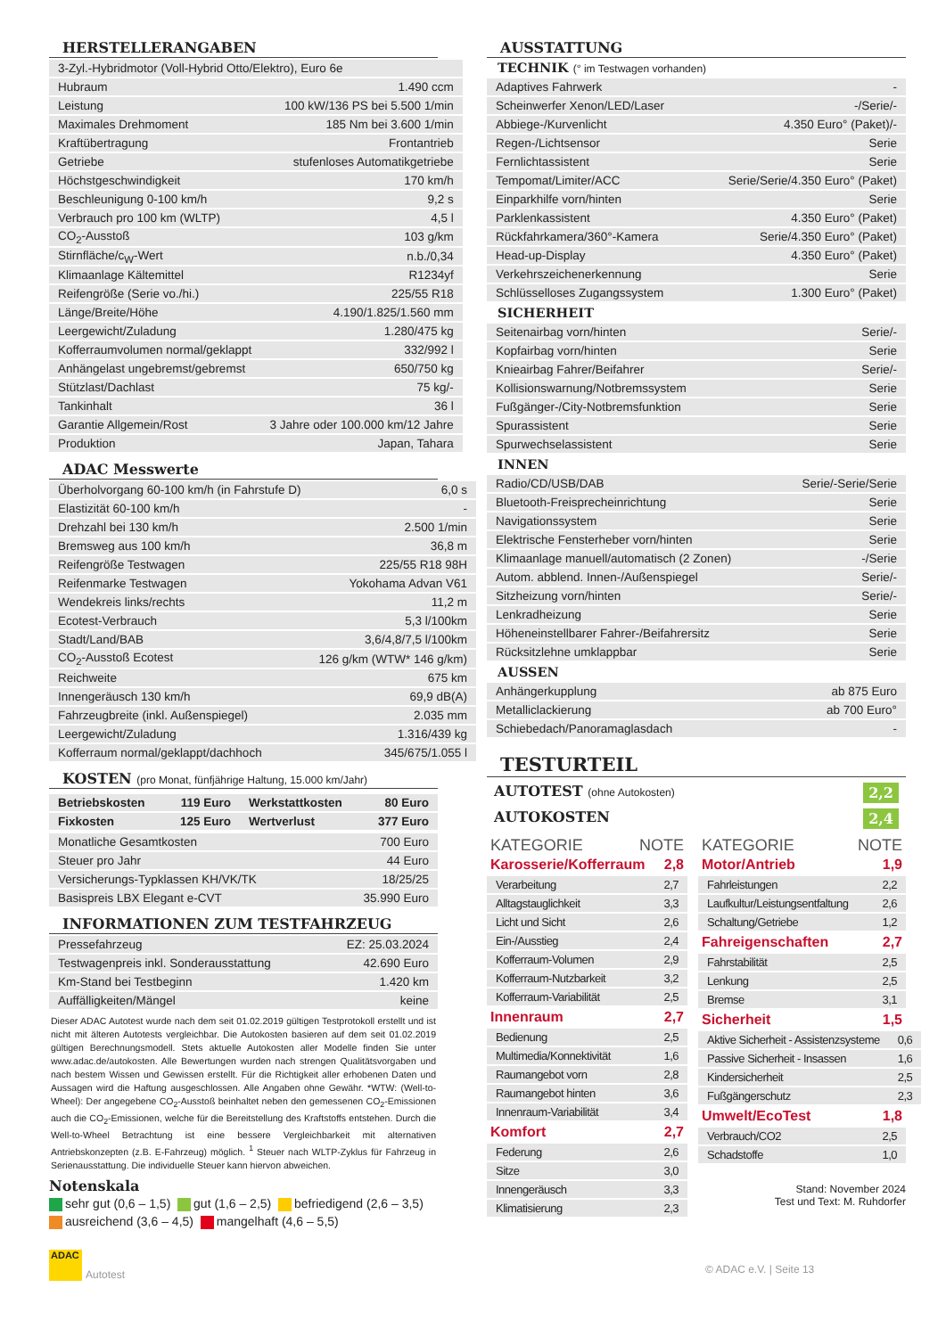HERSTELLERANGABEN
| 3-Zyl.-Hybridmotor (Voll-Hybrid Otto/Elektro), Euro 6e | |
| Hubraum | 1.490 ccm |
| Leistung | 100 kW/136 PS bei 5.500 1/min |
| Maximales Drehmoment | 185 Nm bei 3.600 1/min |
| Kraftübertragung | Frontantrieb |
| Getriebe | stufenloses Automatikgetriebe |
| Höchstgeschwindigkeit | 170 km/h |
| Beschleunigung 0-100 km/h | 9,2 s |
| Verbrauch pro 100 km (WLTP) | 4,5 l |
| CO<sub>2</sub>-Ausstoß | 103 g/km |
| Stirnfläche/c<sub>W</sub>-Wert | n.b./0,34 |
| Klimaanlage Kältemittel | R1234yf |
| Reifengröße (Serie vo./hi.) | 225/55 R18 |
| Länge/Breite/Höhe | 4.190/1.825/1.560 mm |
| Leergewicht/Zuladung | 1.280/475 kg |
| Kofferraumvolumen normal/geklappt | 332/992 l |
| Anhängelast ungebremst/gebremst | 650/750 kg |
| Stützlast/Dachlast | 75 kg/- |
| Tankinhalt | 36 l |
| Garantie Allgemein/Rost | 3 Jahre oder 100.000 km/12 Jahre |
| Produktion | Japan, Tahara |
ADAC Messwerte
| Überholvorgang 60-100 km/h (in Fahrstufe D) | 6,0 s |
| Elastizität 60-100 km/h | - |
| Drehzahl bei 130 km/h | 2.500 1/min |
| Bremsweg aus 100 km/h | 36,8 m |
| Reifengröße Testwagen | 225/55 R18 98H |
| Reifenmarke Testwagen | Yokohama Advan V61 |
| Wendekreis links/rechts | 11,2 m |
| Ecotest-Verbrauch | 5,3 l/100km |
| Stadt/Land/BAB | 3,6/4,8/7,5 l/100km |
| CO<sub>2</sub>-Ausstoß Ecotest | 126 g/km (WTW* 146 g/km) |
| Reichweite | 675 km |
| Innengeräusch 130 km/h | 69,9 dB(A) |
| Fahrzeugbreite (inkl. Außenspiegel) | 2.035 mm |
| Leergewicht/Zuladung | 1.316/439 kg |
| Kofferraum normal/geklappt/dachhoch | 345/675/1.055 l |
KOSTEN (pro Monat, fünfjährige Haltung, 15.000 km/Jahr)
| Betriebskosten | 119 Euro | Werkstattkosten | 80 Euro |
| Fixkosten | 125 Euro | Wertverlust | 377 Euro |
| Monatliche Gesamtkosten | 700 Euro |
| Steuer pro Jahr | 44 Euro |
| Versicherungs-Typklassen KH/VK/TK | 18/25/25 |
| Basispreis LBX Elegant e-CVT | 35.990 Euro |
INFORMATIONEN ZUM TESTFAHRZEUG
| Pressefahrzeug | EZ: 25.03.2024 |
| Testwagenpreis inkl. Sonderausstattung | 42.690 Euro |
| Km-Stand bei Testbeginn | 1.420 km |
| Auffälligkeiten/Mängel | keine |
Dieser ADAC Autotest wurde nach dem seit 01.02.2019 gültigen Testprotokoll erstellt und ist nicht mit älteren Autotests vergleichbar. Die Autokosten basieren auf dem seit 01.02.2019 gültigen Berechnungsmodell. Stets aktuelle Autokosten aller Modelle finden Sie unter www.adac.de/autokosten. Alle Bewertungen wurden nach strengen Qualitätsvorgaben und nach bestem Wissen und Gewissen erstellt. Für die Richtigkeit aller erhobenen Daten und Aussagen wird die Haftung ausgeschlossen. Alle Angaben ohne Gewähr. *WTW: (Well-to-Wheel): Der angegebene CO<sub>2</sub>-Ausstoß beinhaltet neben den gemessenen CO<sub>2</sub>-Emissionen auch die CO<sub>2</sub>-Emissionen, welche für die Bereitstellung des Kraftstoffs entstehen. Durch die Well-to-Wheel Betrachtung ist eine bessere Vergleichbarkeit mit alternativen Antriebskonzepten (z.B. E-Fahrzeug) möglich. <sup>1</sup> Steuer nach WLTP-Zyklus für Fahrzeug in Serienausstattung. Die individuelle Steuer kann hiervon abweichen.
Notenskala
sehr gut (0,6 – 1,5) gut (1,6 – 2,5) befriedigend (2,6 – 3,5)
ausreichend (3,6 – 4,5) mangelhaft (4,6 – 5,5)
ADAC
Autotest
AUSSTATTUNG
TECHNIK (° im Testwagen vorhanden)
| Adaptives Fahrwerk | - |
| Scheinwerfer Xenon/LED/Laser | -/Serie/- |
| Abbiege-/Kurvenlicht | 4.350 Euro° (Paket)/- |
| Regen-/Lichtsensor | Serie |
| Fernlichtassistent | Serie |
| Tempomat/Limiter/ACC | Serie/Serie/4.350 Euro° (Paket) |
| Einparkhilfe vorn/hinten | Serie |
| Parklenkassistent | 4.350 Euro° (Paket) |
| Rückfahrkamera/360°-Kamera | Serie/4.350 Euro° (Paket) |
| Head-up-Display | 4.350 Euro° (Paket) |
| Verkehrszeichenerkennung | Serie |
| Schlüsselloses Zugangssystem | 1.300 Euro° (Paket) |
SICHERHEIT
| Seitenairbag vorn/hinten | Serie/- |
| Kopfairbag vorn/hinten | Serie |
| Knieairbag Fahrer/Beifahrer | Serie/- |
| Kollisionswarnung/Notbremssystem | Serie |
| Fußgänger-/City-Notbremsfunktion | Serie |
| Spurassistent | Serie |
| Spurwechselassistent | Serie |
INNEN
| Radio/CD/USB/DAB | Serie/-Serie/Serie |
| Bluetooth-Freisprecheinrichtung | Serie |
| Navigationssystem | Serie |
| Elektrische Fensterheber vorn/hinten | Serie |
| Klimaanlage manuell/automatisch (2 Zonen) | -/Serie |
| Autom. abblend. Innen-/Außenspiegel | Serie/- |
| Sitzheizung vorn/hinten | Serie/- |
| Lenkradheizung | Serie |
| Höheneinstellbarer Fahrer-/Beifahrersitz | Serie |
| Rücksitzlehne umklappbar | Serie |
AUSSEN
| Anhängerkupplung | ab 875 Euro |
| Metalliclackierung | ab 700 Euro° |
| Schiebedach/Panoramaglasdach | - |
TESTURTEIL
AUTOTEST (ohne Autokosten) 2,2
AUTOKOSTEN 2,4
KATEGORIE NOTE
Karosserie/Kofferraum 2,8
| Verarbeitung | 2,7 |
| Alltagstauglichkeit | 3,3 |
| Licht und Sicht | 2,6 |
| Ein-/Ausstieg | 2,4 |
| Kofferraum-Volumen | 2,9 |
| Kofferraum-Nutzbarkeit | 3,2 |
| Kofferraum-Variabilität | 2,5 |
Innenraum 2,7
| Bedienung | 2,5 |
| Multimedia/Konnektivität | 1,6 |
| Raumangebot vorn | 2,8 |
| Raumangebot hinten | 3,6 |
| Innenraum-Variabilität | 3,4 |
Komfort 2,7
| Federung | 2,6 |
| Sitze | 3,0 |
| Innengeräusch | 3,3 |
| Klimatisierung | 2,3 |
KATEGORIE NOTE
Motor/Antrieb 1,9
| Fahrleistungen | 2,2 |
| Laufkultur/Leistungsentfaltung | 2,6 |
| Schaltung/Getriebe | 1,2 |
Fahreigenschaften 2,7
| Fahrstabilität | 2,5 |
| Lenkung | 2,5 |
| Bremse | 3,1 |
Sicherheit 1,5
| Aktive Sicherheit - Assistenzsysteme | 0,6 |
| Passive Sicherheit - Insassen | 1,6 |
| Kindersicherheit | 2,5 |
| Fußgängerschutz | 2,3 |
Umwelt/EcoTest 1,8
| Verbrauch/CO2 | 2,5 |
| Schadstoffe | 1,0 |
Stand: November 2024
Test und Text: M. Ruhdorfer
© ADAC e.V. | Seite 13